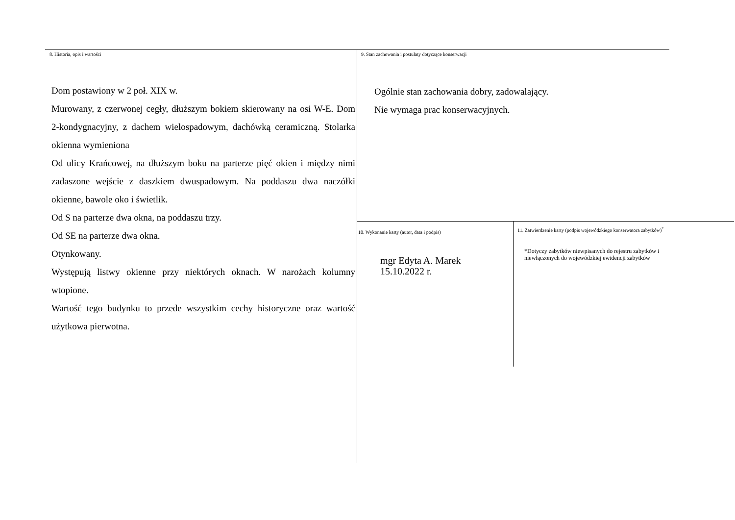8. Historia, opis i wartości
Dom postawiony w 2 poł. XIX w.
Murowany, z czerwonej cegły, dłuższym bokiem skierowany na osi W-E. Dom 2-kondygnacyjny, z dachem wielospadowym, dachówką ceramiczną. Stolarka okienna wymieniona
Od ulicy Krańcowej, na dłuższym boku na parterze pięć okien i między nimi zadaszone wejście z daszkiem dwuspadowym. Na poddaszu dwa naczółki okienne, bawole oko i świetlik.
Od S na parterze dwa okna, na poddaszu trzy.
Od SE na parterze dwa okna.
Otynkowany.
Występują listwy okienne przy niektórych oknach. W narożach kolumny wtopione.
Wartość tego budynku to przede wszystkim cechy historyczne oraz wartość użytkowa pierwotna.
9. Stan zachowania i postulaty dotyczące konserwacji
Ogólnie stan zachowania dobry, zadowalający.
Nie wymaga prac konserwacyjnych.
10. Wykonanie karty (autor, data i podpis)
mgr Edyta A. Marek
15.10.2022 r.
11. Zatwierdzenie karty (podpis wojewódzkiego konserwatora zabytków)<sup>*</sup>
*Dotyczy zabytków niewpisanych do rejestru zabytków i niewłączonych do wojewódzkiej ewidencji zabytków